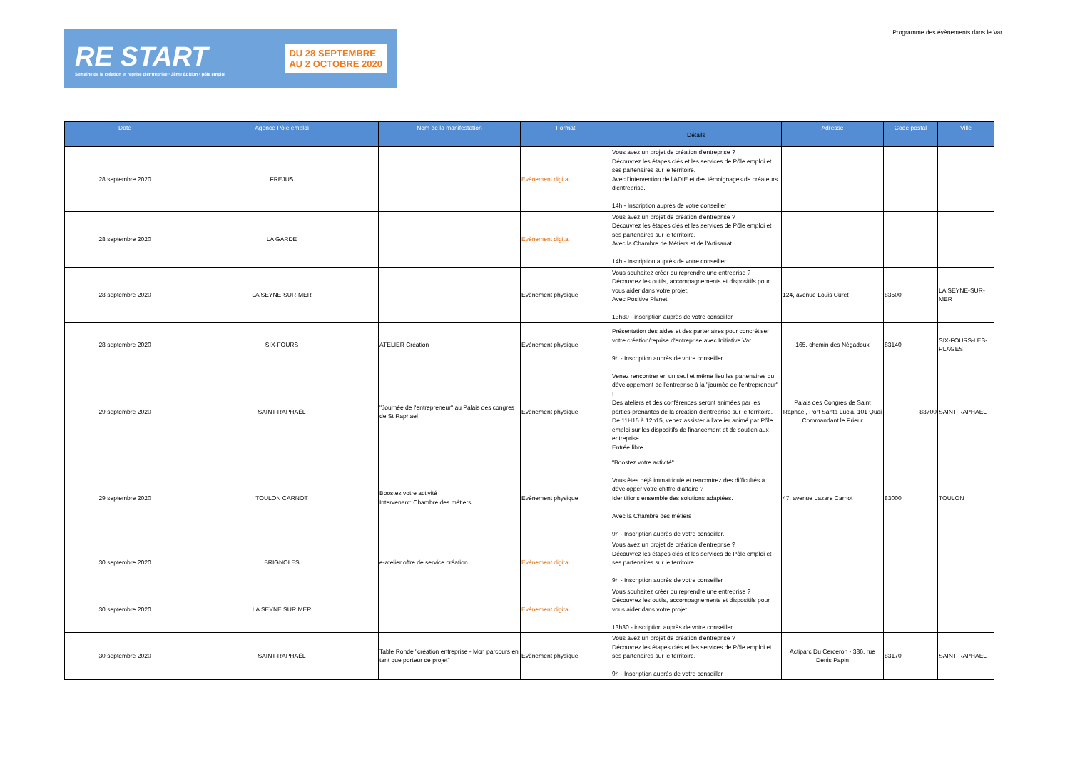RE START
Semaine de la création et reprise d'entreprise · 3ème Édition · pôle emploi
DU 28 SEPTEMBRE
AU 2 OCTOBRE 2020
Programme des évènements dans le Var
| Date | Agence Pôle emploi | Nom de la manifestation | Format | Détails | Adresse | Code postal | Ville |
| --- | --- | --- | --- | --- | --- | --- | --- |
| 28 septembre 2020 | FREJUS | | Evènement digital | Vous avez un projet de création d'entreprise ? Découvrez les étapes clés et les services de Pôle emploi et ses partenaires sur le territoire. Avec l'intervention de l'ADIE et des témoignages de créateurs d'entreprise. 14h - Inscription auprès de votre conseiller | | | |
| 28 septembre 2020 | LA GARDE | | Evènement digital | Vous avez un projet de création d'entreprise ? Découvrez les étapes clés et les services de Pôle emploi et ses partenaires sur le territoire. Avec la Chambre de Métiers et de l'Artisanat. 14h - Inscription auprès de votre conseiller | | | |
| 28 septembre 2020 | LA SEYNE-SUR-MER | | Evènement physique | Vous souhaitez créer ou reprendre une entreprise ? Découvrez les outils, accompagnements et dispositifs pour vous aider dans votre projet. Avec Positive Planet. 13h30 - inscription auprès de votre conseiller | 124, avenue Louis Curet | 83500 | LA SEYNE-SUR-MER |
| 28 septembre 2020 | SIX-FOURS | ATELIER Création | Evènement physique | Présentation des aides et des partenaires pour concrétiser votre création/reprise d'entreprise avec Initiative Var. 9h - Inscription auprès de votre conseiller | 165, chemin des Négadoux | 83140 | SIX-FOURS-LES-PLAGES |
| 29 septembre 2020 | SAINT-RAPHAËL | "Journée de l'entrepreneur" au Palais des congres de St Raphael | Evènement physique | Venez rencontrer en un seul et même lieu les partenaires du développement de l'entreprise à la "journée de l'entrepreneur" ! Des ateliers et des conférences seront animées par les parties-prenantes de la création d'entreprise sur le territoire. De 11H15 à 12h15, venez assister à l'atelier animé par Pôle emploi sur les dispositifs de financement et de soutien aux entreprise. Entrée libre | Palais des Congrès de Saint Raphaël, Port Santa Lucia, 101 Quai Commandant le Prieur | 83700 | SAINT-RAPHAEL |
| 29 septembre 2020 | TOULON CARNOT | Boostez votre activité Intervenant: Chambre des métiers | Evènement physique | "Boostez votre activité" Vous êtes déjà immatriculé et rencontrez des difficultés à développer votre chiffre d'affaire ? Identifions ensemble des solutions adaptées. Avec la Chambre des métiers 9h - Inscription auprès de votre conseiller. | 47, avenue Lazare Carnot | 83000 | TOULON |
| 30 septembre 2020 | BRIGNOLES | e-atelier offre de service création | Evènement digital | Vous avez un projet de création d'entreprise ? Découvrez les étapes clés et les services de Pôle emploi et ses partenaires sur le territoire. 9h - Inscription auprès de votre conseiller | | | |
| 30 septembre 2020 | LA SEYNE SUR MER | | Evènement digital | Vous souhaitez créer ou reprendre une entreprise ? Découvrez les outils, accompagnements et dispositifs pour vous aider dans votre projet. 13h30 - inscription auprès de votre conseiller | | | |
| 30 septembre 2020 | SAINT-RAPHAËL | Table Ronde "création entreprise - Mon parcours en tant que porteur de projet" | Evènement physique | Vous avez un projet de création d'entreprise ? Découvrez les étapes clés et les services de Pôle emploi et ses partenaires sur le territoire. 9h - Inscription auprès de votre conseiller | Actiparc Du Cerceron - 386, rue Denis Papin | 83170 | SAINT-RAPHAEL |